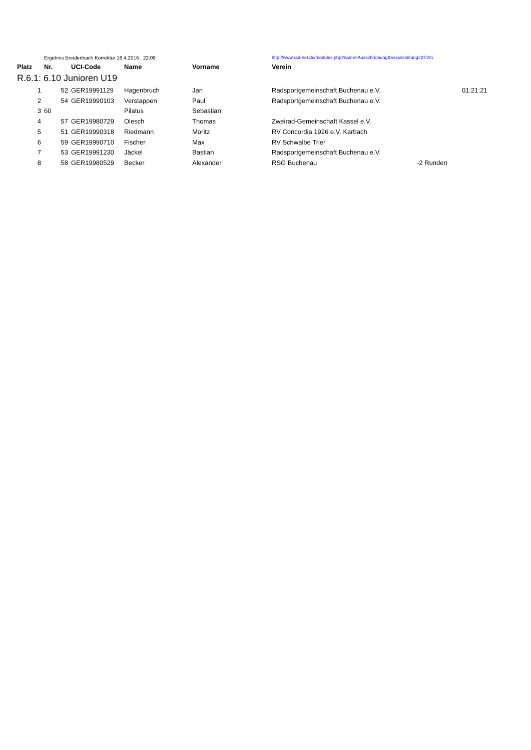| | Ergebnis Breidenbach Korrektur 18.4.2016 , 22:09 | | | | http://www.rad-net.de/modules.php?name=Ausschreibung&Veranstaltung=27191 | | |
| Platz | Nr. | UCI-Code | Name | Vorname | Verein | | |
| R.6.1: 6.10 Junioren U19 | | | | | | | |
| 1 | 52 | GER19991129 | Hagenbruch | Jan | Radsportgemeinschaft Buchenau e.V. | | 01:21:21 |
| 2 | 54 | GER19990103 | Verstappen | Paul | Radsportgemeinschaft Buchenau e.V. | | |
| 3 | 60 | | Pilatus | Sebastian | | | |
| 4 | 57 | GER19980729 | Olesch | Thomas | Zweirad-Gemeinschaft Kassel e.V. | | |
| 5 | 51 | GER19990318 | Riedmann | Moritz | RV Concordia 1926 e.V. Karbach | | |
| 6 | 59 | GER19990710 | Fischer | Max | RV Schwalbe Trier | | |
| 7 | 53 | GER19991230 | Jäckel | Bastian | Radsportgemeinschaft Buchenau e.V. | | |
| 8 | 58 | GER19980529 | Becker | Alexander | RSG Buchenau | -2 Runden | |